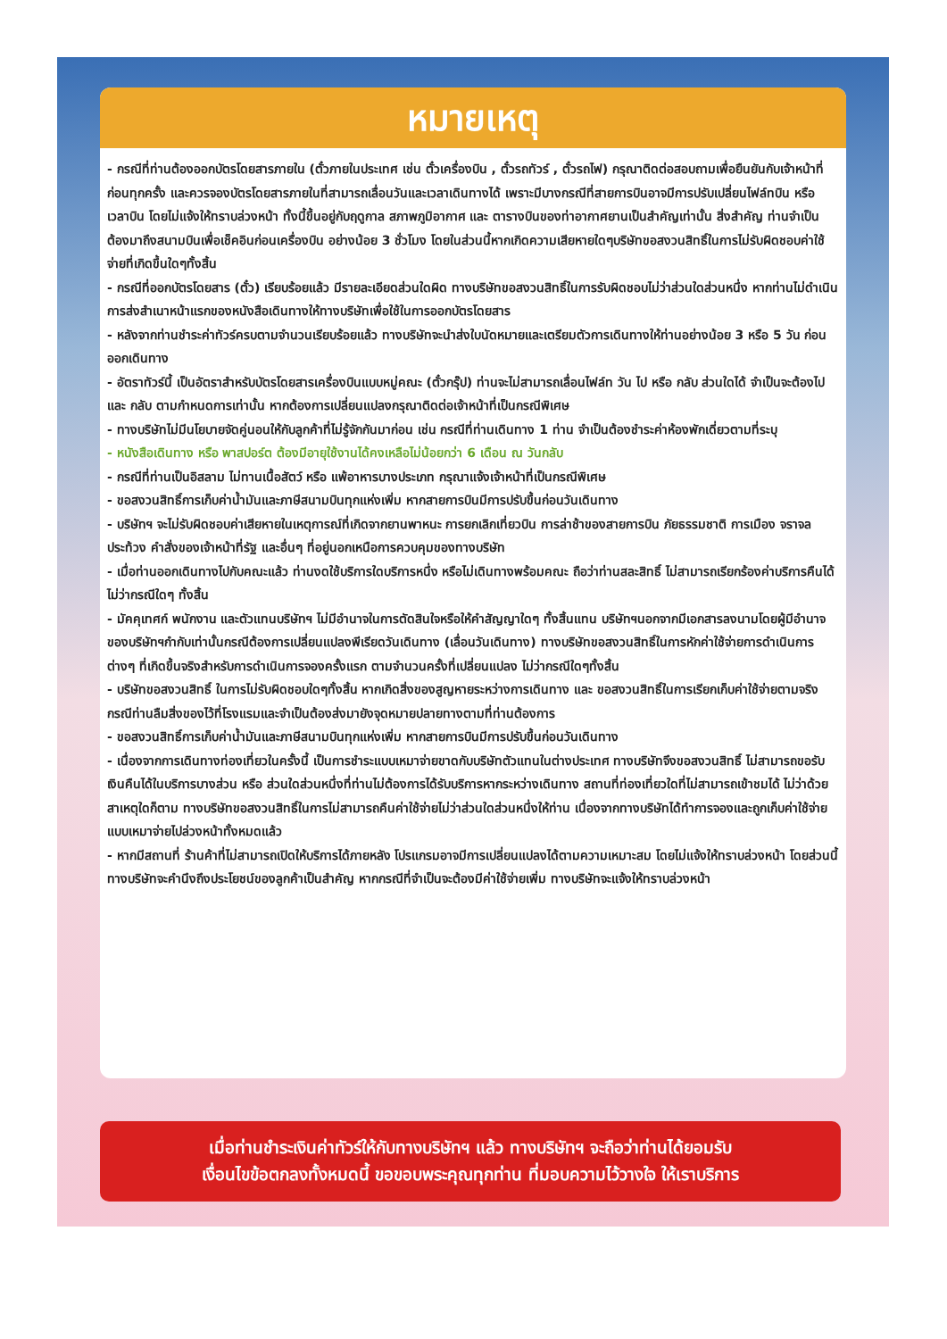หมายเหตุ
- กรณีที่ท่านต้องออกบัตรโดยสารภายใน (ตั๋วภายในประเทศ เช่น ตั๋วเครื่องบิน , ตั๋วรถทัวร์ , ตั๋วรถไฟ) กรุณาติดต่อสอบถามเพื่อยืนยันกับเจ้าหน้าที่ก่อนทุกครั้ง และควรจองบัตรโดยสารภายในที่สามารถเลื่อนวันและเวลาเดินทางได้ เพราะมีบางกรณีที่สายการบินอาจมีการปรับเปลี่ยนไฟล์ทบิน หรือ เวลาบิน โดยไม่แจ้งให้ทราบล่วงหน้า ทั้งนี้ขึ้นอยู่กับฤดูกาล สภาพภูมิอากาศ และ ตารางบินของท่าอากาศยานเป็นสำคัญเท่านั้น สิ่งสำคัญ ท่านจำเป็นต้องมาถึงสนามบินเพื่อเช็คอินก่อนเครื่องบิน อย่างน้อย 3 ชั่วโมง โดยในส่วนนี้หากเกิดความเสียหายใดๆบริษัทขอสงวนสิทธิ์ในการไม่รับผิดชอบค่าใช้จ่ายที่เกิดขึ้นใดๆทั้งสิ้น
- กรณีที่ออกบัตรโดยสาร (ตั๋ว) เรียบร้อยแล้ว มีรายละเอียดส่วนใดผิด ทางบริษัทขอสงวนสิทธิ์ในการรับผิดชอบไม่ว่าส่วนใดส่วนหนึ่ง หากท่านไม่ดำเนินการส่งสำเนาหน้าแรกของหนังสือเดินทางให้ทางบริษัทเพื่อใช้ในการออกบัตรโดยสาร
- หลังจากท่านชำระค่าทัวร์ครบตามจำนวนเรียบร้อยแล้ว ทางบริษัทจะนำส่งใบนัดหมายและเตรียมตัวการเดินทางให้ท่านอย่างน้อย 3 หรือ 5 วัน ก่อนออกเดินทาง
- อัตราทัวร์นี้ เป็นอัตราสำหรับบัตรโดยสารเครื่องบินแบบหมู่คณะ (ตั๋วกรุ๊ป) ท่านจะไม่สามารถเลื่อนไฟล์ท วัน ไป หรือ กลับ ส่วนใดได้ จำเป็นจะต้องไป และ กลับ ตามกำหนดการเท่านั้น หากต้องการเปลี่ยนแปลงกรุณาติดต่อเจ้าหน้าที่เป็นกรณีพิเศษ
- ทางบริษัทไม่มีนโยบายจัดคู่นอนให้กับลูกค้าที่ไม่รู้จักกันมาก่อน เช่น กรณีที่ท่านเดินทาง 1 ท่าน จำเป็นต้องชำระค่าห้องพักเดี่ยวตามที่ระบุ
- หนังสือเดินทาง หรือ พาสปอร์ต ต้องมีอายุใช้งานได้คงเหลือไม่น้อยกว่า 6 เดือน ณ วันกลับ
- กรณีที่ท่านเป็นอิสลาม ไม่ทานเนื้อสัตว์ หรือ แพ้อาหารบางประเภท กรุณาแจ้งเจ้าหน้าที่เป็นกรณีพิเศษ
- ขอสงวนสิทธิ์การเก็บค่าน้ำมันและภาษีสนามบินทุกแห่งเพิ่ม หากสายการบินมีการปรับขึ้นก่อนวันเดินทาง
- บริษัทฯ จะไม่รับผิดชอบค่าเสียหายในเหตุการณ์ที่เกิดจากยานพาหนะ การยกเลิกเที่ยวบิน การล่าช้าของสายการบิน ภัยธรรมชาติ การเมือง จราจล ประท้วง คำสั่งของเจ้าหน้าที่รัฐ และอื่นๆ ที่อยู่นอกเหนือการควบคุมของทางบริษัท
- เมื่อท่านออกเดินทางไปกับคณะแล้ว ท่านงดใช้บริการใดบริการหนึ่ง หรือไม่เดินทางพร้อมคณะ ถือว่าท่านสละสิทธิ์ ไม่สามารถเรียกร้องค่าบริการคืนได้ ไม่ว่ากรณีใดๆ ทั้งสิ้น
- มัคคุเทศก์ พนักงาน และตัวแทนบริษัทฯ ไม่มีอำนาจในการตัดสินใจหรือให้คำสัญญาใดๆ ทั้งสิ้นแทน บริษัทฯนอกจากมีเอกสารลงนามโดยผู้มีอำนาจของบริษัทฯกำกับเท่านั้นกรณีต้องการเปลี่ยนแปลงพีเรียดวันเดินทาง (เลื่อนวันเดินทาง) ทางบริษัทขอสงวนสิทธิ์ในการหักค่าใช้จ่ายการดำเนินการต่างๆ ที่เกิดขึ้นจริงสำหรับการดำเนินการจองครั้งแรก ตามจำนวนครั้งที่เปลี่ยนแปลง ไม่ว่ากรณีใดๆทั้งสิ้น
- บริษัทขอสงวนสิทธิ์ ในการไม่รับผิดชอบใดๆทั้งสิ้น หากเกิดสิ่งของสูญหายระหว่างการเดินทาง และ ขอสงวนสิทธิ์ในการเรียกเก็บค่าใช้จ่ายตามจริง กรณีท่านลืมสิ่งของไว้ที่โรงแรมและจำเป็นต้องส่งมายังจุดหมายปลายทางตามที่ท่านต้องการ
- ขอสงวนสิทธิ์การเก็บค่าน้ำมันและภาษีสนามบินทุกแห่งเพิ่ม หากสายการบินมีการปรับขึ้นก่อนวันเดินทาง
- เนื่องจากการเดินทางท่องเที่ยวในครั้งนี้ เป็นการชำระแบบเหมาจ่ายขาดกับบริษัทตัวแทนในต่างประเทศ ทางบริษัทจึงขอสงวนสิทธิ์ ไม่สามารถขอรับเงินคืนได้ในบริการบางส่วน หรือ ส่วนใดส่วนหนึ่งที่ท่านไม่ต้องการได้รับบริการหากระหว่างเดินทาง สถานที่ท่องเที่ยวใดที่ไม่สามารถเข้าชมได้ ไม่ว่าด้วยสาเหตุใดก็ตาม ทางบริษัทขอสงวนสิทธิ์ในการไม่สามารถคืนค่าใช้จ่ายไม่ว่าส่วนใดส่วนหนึ่งให้ท่าน เนื่องจากทางบริษัทได้ทำการจองและถูกเก็บค่าใช้จ่ายแบบเหมาจ่ายไปล่วงหน้าทั้งหมดแล้ว
- หากมีสถานที่ ร้านค้าที่ไม่สามารถเปิดให้บริการได้ภายหลัง โปรแกรมอาจมีการเปลี่ยนแปลงได้ตามความเหมาะสม โดยไม่แจ้งให้ทราบล่วงหน้า โดยส่วนนี้ทางบริษัทจะคำนึงถึงประโยชน์ของลูกค้าเป็นสำคัญ หากกรณีที่จำเป็นจะต้องมีค่าใช้จ่ายเพิ่ม ทางบริษัทจะแจ้งให้ทราบล่วงหน้า
เมื่อท่านชำระเงินค่าทัวร์ให้กับทางบริษัทฯ แล้ว ทางบริษัทฯ จะถือว่าท่านได้ยอมรับ
เงื่อนไขข้อตกลงทั้งหมดนี้ ขอขอบพระคุณทุกท่าน ที่มอบความไว้วางใจ ให้เราบริการ